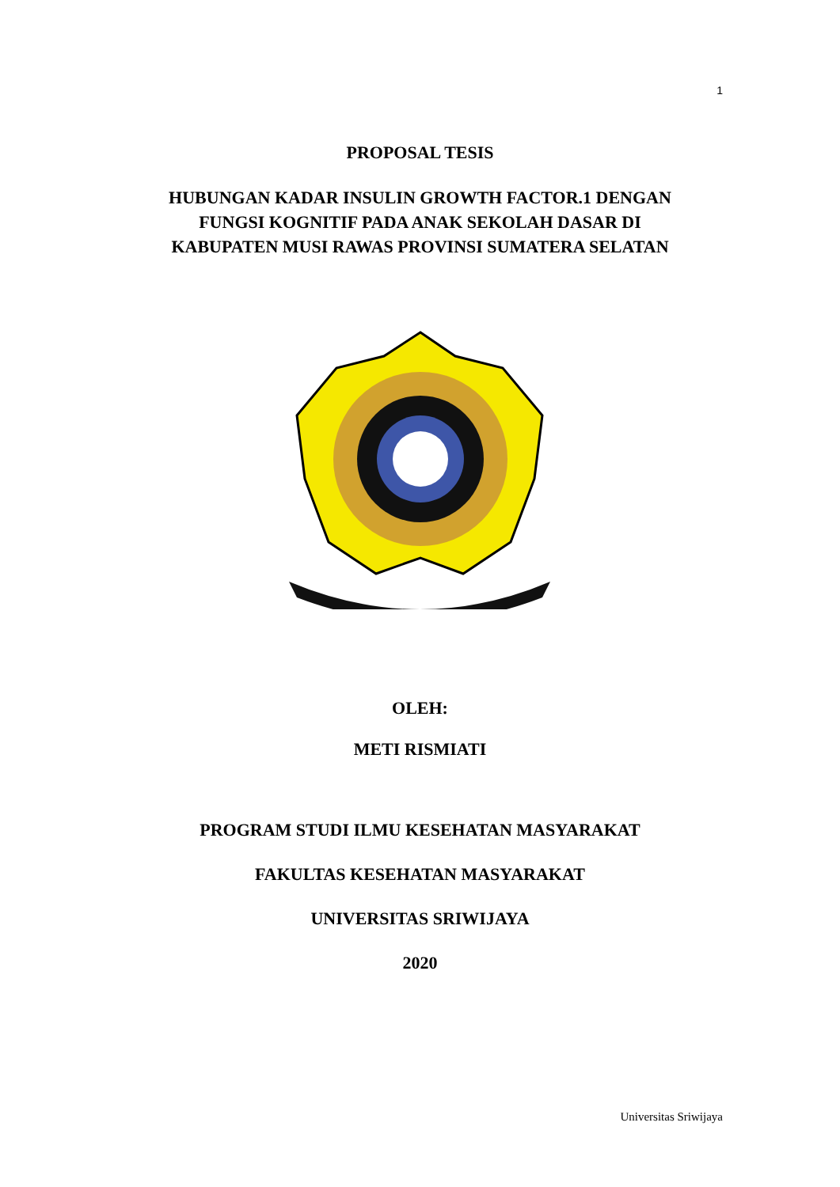1
PROPOSAL TESIS
HUBUNGAN KADAR INSULIN GROWTH FACTOR.1 DENGAN
FUNGSI KOGNITIF PADA ANAK SEKOLAH DASAR DI
KABUPATEN MUSI RAWAS PROVINSI SUMATERA SELATAN
OLEH:
METI RISMIATI
PROGRAM STUDI ILMU KESEHATAN MASYARAKAT
FAKULTAS KESEHATAN MASYARAKAT
UNIVERSITAS SRIWIJAYA
2020
Universitas Sriwijaya